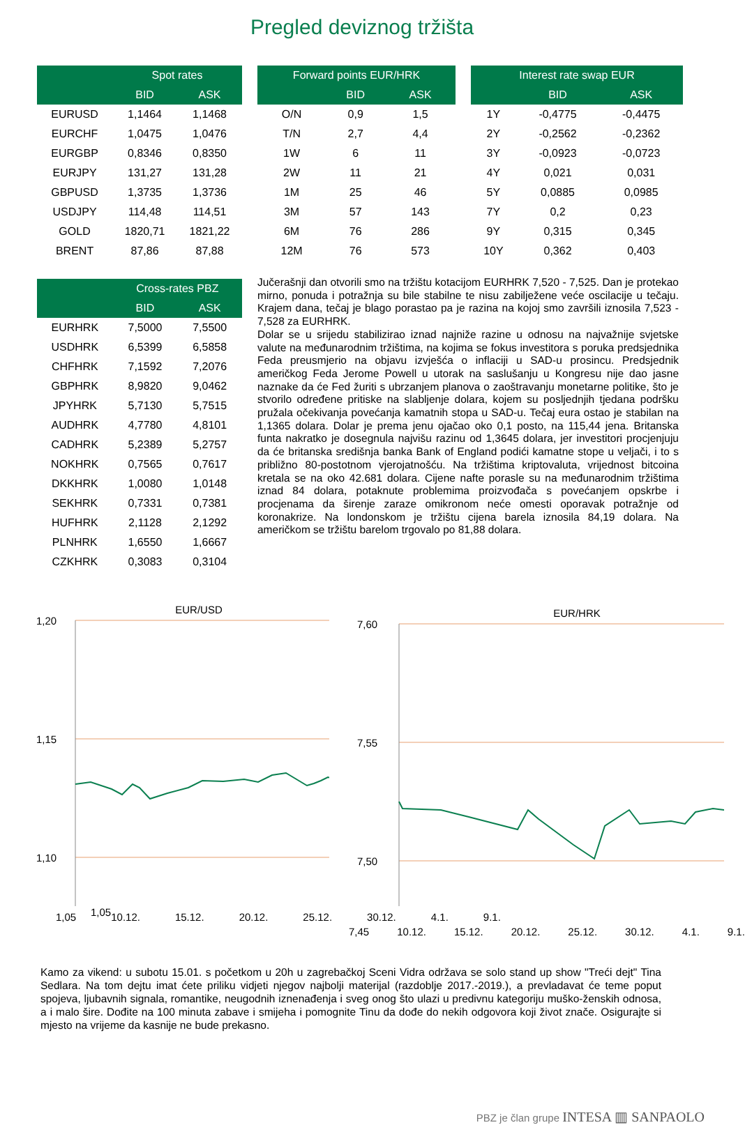Pregled deviznog tržišta
| | Spot rates | |
| --- | --- | --- |
| | BID | ASK |
| EURUSD | 1,1464 | 1,1468 |
| EURCHF | 1,0475 | 1,0476 |
| EURGBP | 0,8346 | 0,8350 |
| EURJPY | 131,27 | 131,28 |
| GBPUSD | 1,3735 | 1,3736 |
| USDJPY | 114,48 | 114,51 |
| GOLD | 1820,71 | 1821,22 |
| BRENT | 87,86 | 87,88 |
| Forward points EUR/HRK | | |
| --- | --- | --- |
| | BID | ASK |
| O/N | 0,9 | 1,5 |
| T/N | 2,7 | 4,4 |
| 1W | 6 | 11 |
| 2W | 11 | 21 |
| 1M | 25 | 46 |
| 3M | 57 | 143 |
| 6M | 76 | 286 |
| 12M | 76 | 573 |
| Interest rate swap EUR | | |
| --- | --- | --- |
| | BID | ASK |
| 1Y | -0,4775 | -0,4475 |
| 2Y | -0,2562 | -0,2362 |
| 3Y | -0,0923 | -0,0723 |
| 4Y | 0,021 | 0,031 |
| 5Y | 0,0885 | 0,0985 |
| 7Y | 0,2 | 0,23 |
| 9Y | 0,315 | 0,345 |
| 10Y | 0,362 | 0,403 |
| | Cross-rates PBZ | |
| --- | --- | --- |
| | BID | ASK |
| EURHRK | 7,5000 | 7,5500 |
| USDHRK | 6,5399 | 6,5858 |
| CHFHRK | 7,1592 | 7,2076 |
| GBPHRK | 8,9820 | 9,0462 |
| JPYHRK | 5,7130 | 5,7515 |
| AUDHRK | 4,7780 | 4,8101 |
| CADHRK | 5,2389 | 5,2757 |
| NOKHRK | 0,7565 | 0,7617 |
| DKKHRK | 1,0080 | 1,0148 |
| SEKHRK | 0,7331 | 0,7381 |
| HUFHRK | 2,1128 | 2,1292 |
| PLNHRK | 1,6550 | 1,6667 |
| CZKHRK | 0,3083 | 0,3104 |
Jučerašnji dan otvorili smo na tržištu kotacijom EURHRK 7,520 - 7,525. Dan je protekao mirno, ponuda i potražnja su bile stabilne te nisu zabilježene veće oscilacije u tečaju. Krajem dana, tečaj je blago porastao pa je razina na kojoj smo završili iznosila 7,523 - 7,528 za EURHRK.
Dolar se u srijedu stabilizirao iznad najniže razine u odnosu na najvažnije svjetske valute na međunarodnim tržištima, na kojima se fokus investitora s poruka predsjednika Feda preusmjerio na objavu izvješća o inflaciji u SAD-u prosincu. Predsjednik američkog Feda Jerome Powell u utorak na saslušanju u Kongresu nije dao jasne naznake da će Fed žuriti s ubrzanjem planova o zaoštravanju monetarne politike, što je stvorilo određene pritiske na slabljenje dolara, kojem su posljednjih tjedana podršku pružala očekivanja povećanja kamatnih stopa u SAD-u. Tečaj eura ostao je stabilan na 1,1365 dolara. Dolar je prema jenu ojačao oko 0,1 posto, na 115,44 jena. Britanska funta nakratko je dosegnula najvišu razinu od 1,3645 dolara, jer investitori procjenjuju da će britanska središnja banka Bank of England podići kamatne stope u veljači, i to s približno 80-postotnom vjerojatnošću. Na tržištima kriptovaluta, vrijednost bitcoina kretala se na oko 42.681 dolara. Cijene nafte porasle su na međunarodnim tržištima iznad 84 dolara, potaknute problemima proizvođača s povećanjem opskrbe i procjenama da širenje zaraze omikronom neće omesti oporavak potražnje od koronakrize. Na londonskom je tržištu cijena barela iznosila 84,19 dolara. Na američkom se tržištu barelom trgovalo po 81,88 dolara.
EUR/USD
1,20
1,15
1,10
EUR/HRK
7,60
7,55
7,50
1,05
1,05 10.12. 15.12. 20.12. 25.12. 30.12. 4.1. 9.1.
7,45 10.12. 15.12. 20.12. 25.12. 30.12. 4.1. 9.1.
Kamo za vikend: u subotu 15.01. s početkom u 20h u zagrebačkoj Sceni Vidra održava se solo stand up show "Treći dejt" Tina Sedlara. Na tom dejtu imat ćete priliku vidjeti njegov najbolji materijal (razdoblje 2017.-2019.), a prevladavat će teme poput spojeva, ljubavnih signala, romantike, neugodnih iznenađenja i sveg onog što ulazi u predivnu kategoriju muško-ženskih odnosa, a i malo šire. Dođite na 100 minuta zabave i smijeha i pomognite Tinu da dođe do nekih odgovora koji život znače. Osigurajte si mjesto na vrijeme da kasnije ne bude prekasno.
PBZ je član grupe INTESA ▥ SANPAOLO